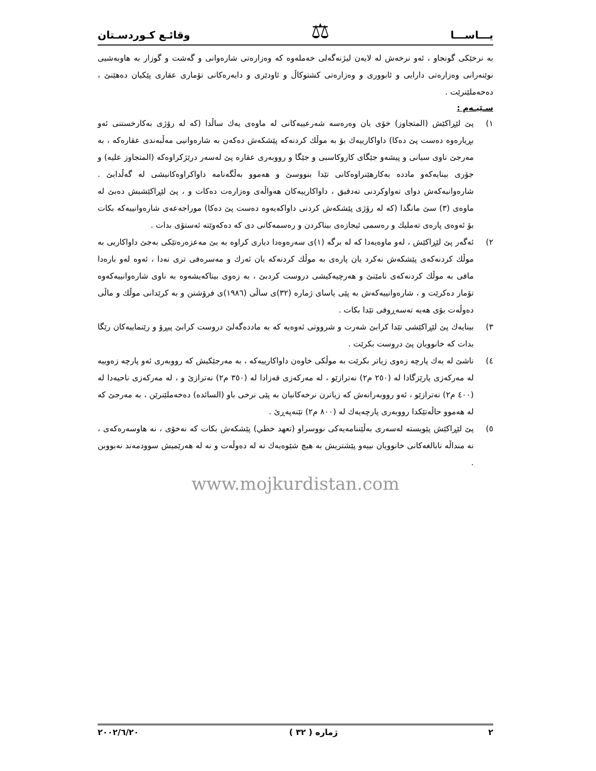يـــاســـا ⚖ وقائـع كـوردسـتان
به نرخێكی گونجاو ، ئەو نرخەش لە لایەن لیژنەگەلی خەملەوە كە وەزارەتی شارەوانی و گەشت و گوزار بە هاوبەشیی نوێنەرانی وەزارەتی دارایی و ئابووری و وەزارەتی كشتوكاڵ و ئاودێری و دایەرەكانی تۆماری عقاری پێكیان دەهێنێ ، دەخەملێنرێت .
سـێیـەم :
١) پێ لێڕاكێش (المتجاوز) خۆی یان وەرەسە شەرعیيەكانی لە ماوەی یەك ساڵدا (كە لە رۆژی بەكارخستنی ئەو بڕیارەوە دەست پێ دەكا) داواكارییەك بۆ بە موڵك كردنەكە پێشكەش دەكەن بە شارەوانیی مەڵبەندی عقارەكە ، بە مەرجێ ناوی سیانی و پیشەو جێگای كاروكاسبی و جێگا و رووبەری عقارە پێ لەسەر درێژكراوەكە (المتجاوز علیە) و جۆری بینایەكەو مادده بەكارهێنراوەكانی تێدا بنووسێ و هەموو بەڵگەنامە داواكراوەكانیشی لە گەڵدابێ . شارەوانیەكەش دوای تەواوكردنی تەدقیق ، داواكارییەكان هەواڵەی وەزارەت دەكات و ، پێ لێڕاكێشیش دەبێ لە ماوەی (٣) سێ مانگدا (كە لە رۆژی پێشكەش كردنی داواكەیەوە دەست پێ دەكا) موراجەعەی شارەوانییەكە بكات بۆ ئەوەی پارەی تەملیك و رەسمی ئیجازەی بیناكردن و رەسمەكانی دی كە دەكەوێتە ئەستۆی بدات .
٢) ئەگەر پێ لێڕاكێش ، لەو ماوەیەدا كە لە برگە (١)ی سەرەوەدا دیاری كراوە بە بێ مەعزەرەتێكی بەجێ داواكاریی بە موڵك كردنەكەی پێشكەش نەكرد یان پارەی بە موڵك كردنەكە یان ئەرك و مەسرەفی تری نەدا ، ئەوە لەو بارەدا مافی بە موڵك كردنەكەی نامێنێ و هەرچیەكیشی دروست كردبێ ، بە زەوی بیناكەیشەوە بە ناوی شارەوانییەكەوە تۆمار دەكرێت و ، شارەوانییەكەش بە پێی یاسای ژمارە (٣٢)ی ساڵی (١٩٨٦)ی فرۆشتن و بە كرێدانی موڵك و ماڵی دەوڵەت بۆی هەیە تەسەڕوفی تێدا بكات .
٣) بینایەك پێ لێڕاكێشی تێدا كرابێ شەرت و شرووتی ئەوەیە كە بە ماددەگەلێ دروست كرابێ پیڕۆ و رێنماییەكان رێگا بدات كە خانوویان پێ دروست بكرێت .
٤) ناشێ لە یەك پارچە زەوی زیاتر بكرێت بە موڵكی خاوەن داواكارییەكە ، بە مەرجێكیش كە رووبەری ئەو پارچە زەوییە لە مەركەزی پارێزگادا لە (٢٥٠ م٢) نەترازێو ، لە مەركەزی قەزادا لە (٣٥٠ م٢) نەترازێ و ، لە مەركەزی ناحیەدا لە (٤٠٠ م٢) نەترازێو ، ئەو رووبەرانەش كە زیاترن نرخەكانیان بە پێی نرخی باو (السائدە) دەخەملێنرێن ، بە مەرجێ كە لە هەموو حاڵەتێكدا رووبەری پارچەیەك لە (٨٠٠ م٢) تێنەپەڕێ .
٥) پێ لێڕاكێش پێویستە لەسەری بەڵێننامەیەكی نووسراو (تعهد خطي) پێشكەش بكات كە نەخۆی ، نە هاوسەرەكەی ، نە منداڵە نابالغەكانی خانوویان نییەو پێشتریش بە هیچ شێوەیەك نە لە دەوڵەت و نە لە هەرێمیش سوودمەند نەبووبن .
www.mojkurdistan.com
٢ ژماره ( ٣٢ ) ٢٠٠٢/٦/٢٠